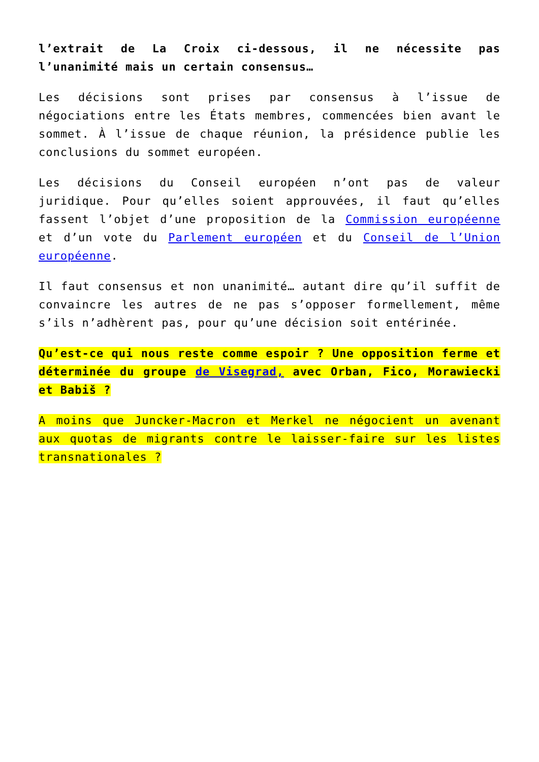l’extrait de La Croix ci-dessous, il ne nécessite pas l’unanimité mais un certain consensus…
Les décisions sont prises par consensus à l’issue de négociations entre les États membres, commencées bien avant le sommet. À l’issue de chaque réunion, la présidence publie les conclusions du sommet européen.
Les décisions du Conseil européen n’ont pas de valeur juridique. Pour qu’elles soient approuvées, il faut qu’elles fassent l’objet d’une proposition de la Commission européenne et d’un vote du Parlement européen et du Conseil de l’Union européenne.
Il faut consensus et non unanimité… autant dire qu’il suffit de convaincre les autres de ne pas s’opposer formellement, même s’ils n’adhèrent pas, pour qu’une décision soit entérinée.
Qu’est-ce qui nous reste comme espoir ? Une opposition ferme et déterminée du groupe de Visegrad, avec Orban, Fico, Morawiecki et Babiš ?
A moins que Juncker-Macron et Merkel ne négocient un avenant aux quotas de migrants contre le laisser-faire sur les listes transnationales ?